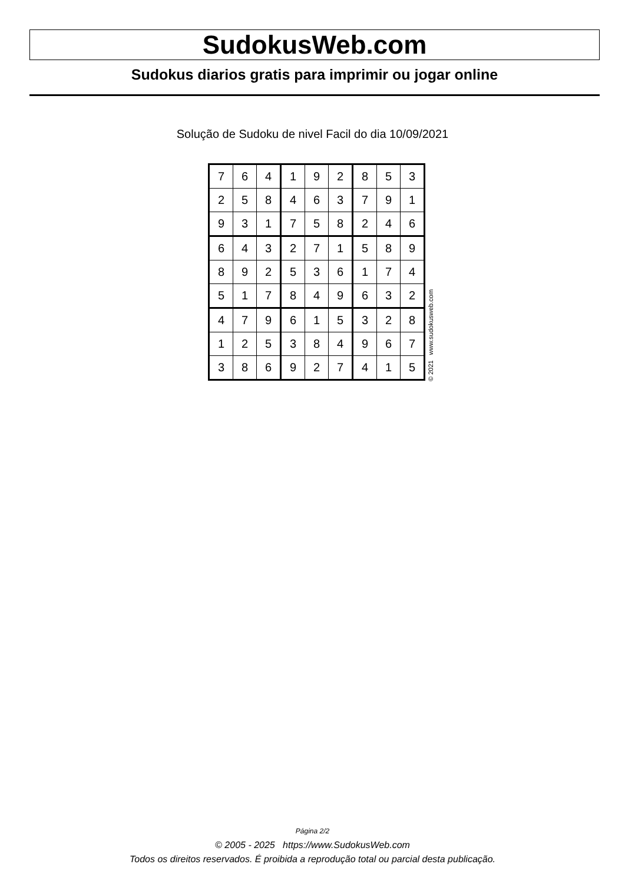SudokusWeb.com
Sudokus diarios gratis para imprimir ou jogar online
Solução de Sudoku de nivel Facil do dia 10/09/2021
| 7 | 6 | 4 | 1 | 9 | 2 | 8 | 5 | 3 |
| 2 | 5 | 8 | 4 | 6 | 3 | 7 | 9 | 1 |
| 9 | 3 | 1 | 7 | 5 | 8 | 2 | 4 | 6 |
| 6 | 4 | 3 | 2 | 7 | 1 | 5 | 8 | 9 |
| 8 | 9 | 2 | 5 | 3 | 6 | 1 | 7 | 4 |
| 5 | 1 | 7 | 8 | 4 | 9 | 6 | 3 | 2 |
| 4 | 7 | 9 | 6 | 1 | 5 | 3 | 2 | 8 |
| 1 | 2 | 5 | 3 | 8 | 4 | 9 | 6 | 7 |
| 3 | 8 | 6 | 9 | 2 | 7 | 4 | 1 | 5 |
© 2021 www.sudokusweb.com
Página 2/2
© 2005 - 2025 https://www.SudokusWeb.com
Todos os direitos reservados. É proibida a reprodução total ou parcial desta publicação.